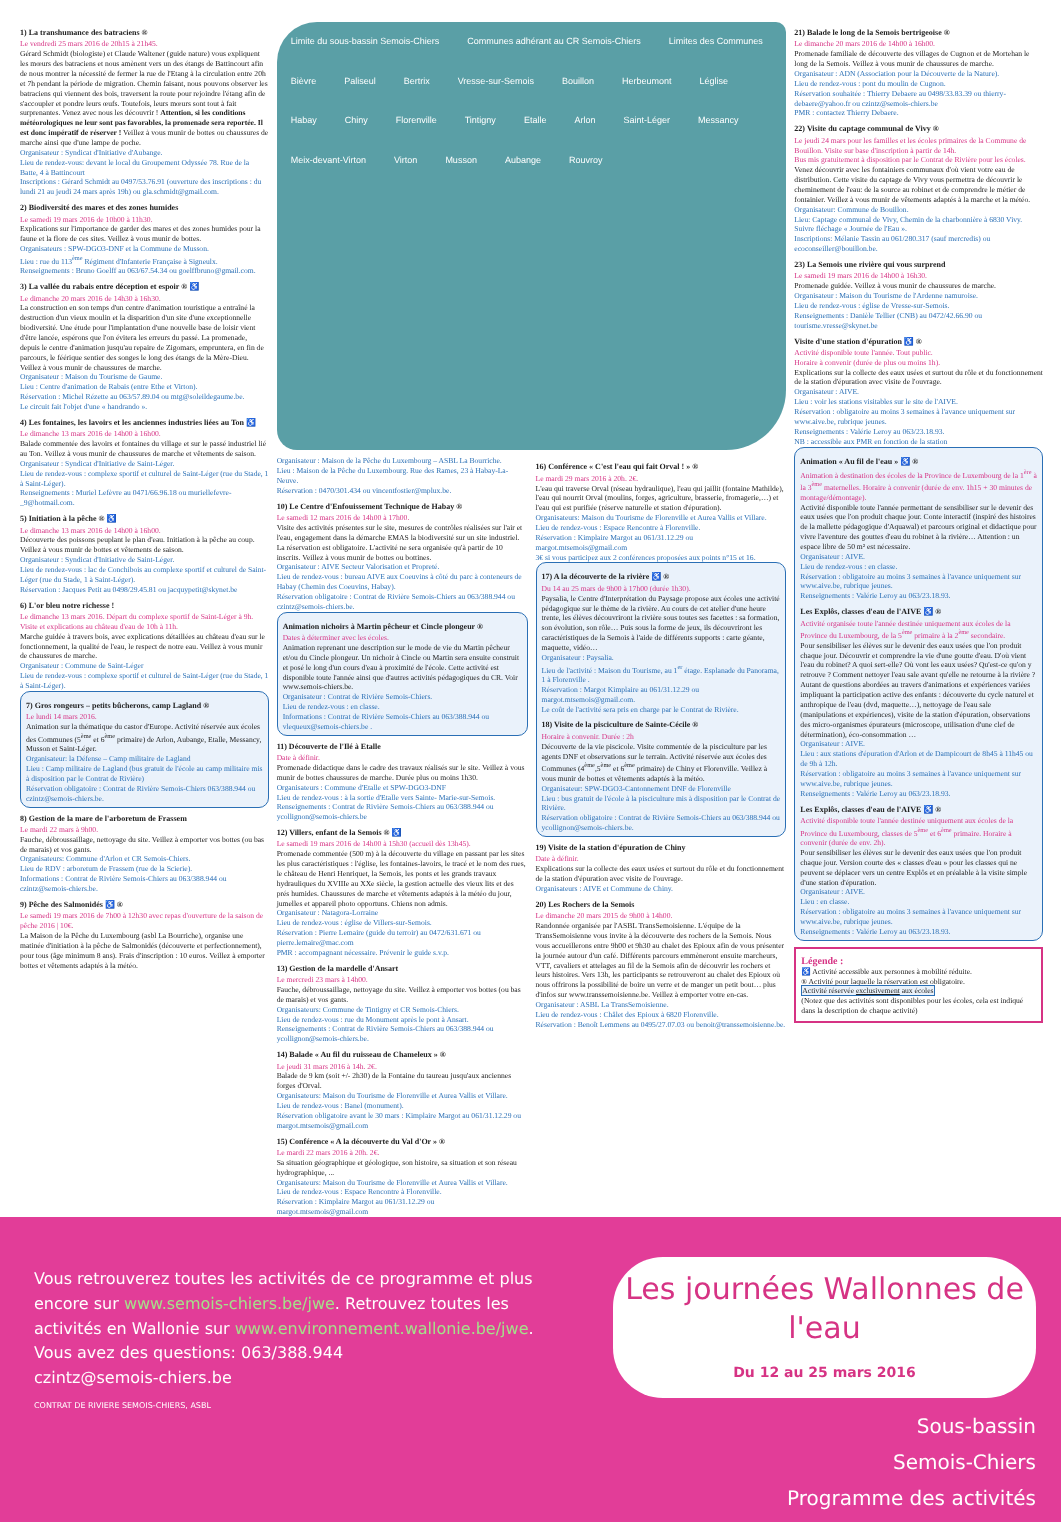1) La transhumance des batraciens ®
Le vendredi 25 mars 2016 de 20h15 à 21h45.
Gérard Schmidt (biologiste) et Claude Waltener (guide nature) vous expliquent les mœurs des batraciens et nous amènent vers un des étangs de Battincourt afin de nous montrer la nécessité de fermer la rue de l'Etang à la circulation entre 20h et 7h pendant la période de migration. Chemin faisant, nous pouvons observer les batraciens qui viennent des bois, traversent la route pour rejoindre l'étang afin de s'accoupler et pondre leurs œufs. Toutefois, leurs mœurs sont tout à fait surprenantes. Venez avec nous les découvrir ! Attention, si les conditions météorologiques ne leur sont pas favorables, la promenade sera reportée. Il est donc impératif de réserver ! Veillez à vous munir de bottes ou chaussures de marche ainsi que d'une lampe de poche.
Organisateur : Syndicat d'Initiative d'Aubange.
Lieu de rendez-vous: devant le local du Groupement Odyssée 78. Rue de la Batte, 4 à Battincourt
Inscriptions : Gérard Schmidt au 0497/53.76.91 (ouverture des inscriptions : du lundi 21 au jeudi 24 mars après 19h) ou gla.schmidt@gmail.com.
2) Biodiversité des mares et des zones humides
Le samedi 19 mars 2016 de 10h00 à 11h30.
Explications sur l'importance de garder des mares et des zones humides pour la faune et la flore de ces sites. Veillez à vous munir de bottes.
Organisateurs : SPW-DGO3-DNF et la Commune de Musson.
Lieu : rue du 113<sup>ème</sup> Régiment d'Infanterie Française à Signeulx.
Renseignements : Bruno Goelff au 063/67.54.34 ou goelffbruno@gmail.com.
3) La vallée du rabais entre déception et espoir ® ♿
Le dimanche 20 mars 2016 de 14h30 à 16h30.
La construction en son temps d'un centre d'animation touristique a entraîné la destruction d'un vieux moulin et la disparition d'un site d'une exceptionnelle biodiversité. Une étude pour l'implantation d'une nouvelle base de loisir vient d'être lancée, espérons que l'on évitera les erreurs du passé. La promenade, depuis le centre d'animation jusqu'au repaire de Zigomars, empruntera, en fin de parcours, le féérique sentier des songes le long des étangs de la Mère-Dieu. Veillez à vous munir de chaussures de marche.
Organisateur : Maison du Tourisme de Gaume.
Lieu : Centre d'animation de Rabais (entre Ethe et Virton).
Réservation : Michel Rézette au 063/57.89.04 ou mtg@soleildegaume.be.
Le circuit fait l'objet d'une « handrando ».
4) Les fontaines, les lavoirs et les anciennes industries liées au Ton ♿
Le dimanche 13 mars 2016 de 14h00 à 16h00.
Balade commentée des lavoirs et fontaines du village et sur le passé industriel lié au Ton. Veillez à vous munir de chaussures de marche et vêtements de saison.
Organisateur : Syndicat d'Initiative de Saint-Léger.
Lieu de rendez-vous : complexe sportif et culturel de Saint-Léger (rue du Stade, 1 à Saint-Léger).
Renseignements : Muriel Lefèvre au 0471/66.96.18 ou muriellefevre-_9@hotmail.com.
5) Initiation à la pêche ® ♿
Le dimanche 13 mars 2016 de 14h00 à 16h00.
Découverte des poissons peuplant le plan d'eau. Initiation à la pêche au coup. Veillez à vous munir de bottes et vêtements de saison.
Organisateur : Syndicat d'Initiative de Saint-Léger.
Lieu de rendez-vous : lac de Conchibois au complexe sportif et culturel de Saint-Léger (rue du Stade, 1 à Saint-Léger).
Réservation : Jacques Petit au 0498/29.45.81 ou jacquypetit@skynet.be
6) L'or bleu notre richesse !
Le dimanche 13 mars 2016. Départ du complexe sportif de Saint-Léger à 9h. Visite et explications au château d'eau de 10h à 11h.
Marche guidée à travers bois, avec explications détaillées au château d'eau sur le fonctionnement, la qualité de l'eau, le respect de notre eau. Veillez à vous munir de chaussures de marche.
Organisateur : Commune de Saint-Léger
Lieu de rendez-vous : complexe sportif et culturel de Saint-Léger (rue du Stade, 1 à Saint-Léger).
7) Gros rongeurs – petits bûcherons, camp Lagland ®
Le lundi 14 mars 2016.
Animation sur la thématique du castor d'Europe. Activité réservée aux écoles des Communes (5<sup>ème</sup> et 6<sup>ème</sup> primaire) de Arlon, Aubange, Etalle, Messancy, Musson et Saint-Léger.
Organisateur: la Défense – Camp militaire de Lagland
Lieu : Camp militaire de Lagland (bus gratuit de l'école au camp militaire mis à disposition par le Contrat de Rivière)
Réservation obligatoire : Contrat de Rivière Semois-Chiers 063/388.944 ou czintz@semois-chiers.be.
8) Gestion de la mare de l'arboretum de Frassem
Le mardi 22 mars à 9h00.
Fauche, débroussaillage, nettoyage du site. Veillez à emporter vos bottes (ou bas de marais) et vos gants.
Organisateurs: Commune d'Arlon et CR Semois-Chiers.
Lieu de RDV : arboretum de Frassem (rue de la Scierie).
Informations : Contrat de Rivière Semois-Chiers au 063/388.944 ou czintz@semois-chiers.be.
9) Pêche des Salmonidés ♿ ®
Le samedi 19 mars 2016 de 7h00 à 12h30 avec repas d'ouverture de la saison de pêche 2016 | 10€.
La Maison de la Pêche du Luxembourg (asbl La Bourriche), organise une matinée d'initiation à la pêche de Salmonidés (découverte et perfectionnement), pour tous (âge minimum 8 ans). Frais d'inscription : 10 euros. Veillez à emporter bottes et vêtements adaptés à la météo.
Limite du sous-bassin Semois-Chiers Communes adhérant au CR Semois-Chiers Limites des Communes
Bièvre Paliseul Bertrix Vresse-sur-Semois Bouillon Herbeumont Léglise Habay Chiny Florenville Tintigny Etalle Arlon Saint-Léger Messancy Meix-devant-Virton Virton Musson Aubange Rouvroy
Organisateur : Maison de la Pêche du Luxembourg – ASBL La Bourriche.
Lieu : Maison de la Pêche du Luxembourg. Rue des Rames, 23 à Habay-La-Neuve.
Réservation : 0470/301.434 ou vincentfostier@mplux.be.
10) Le Centre d'Enfouissement Technique de Habay ®
Le samedi 12 mars 2016 de 14h00 à 17h00.
Visite des activités présentes sur le site, mesures de contrôles réalisées sur l'air et l'eau, engagement dans la démarche EMAS la biodiversité sur un site industriel. La réservation est obligatoire. L'activité ne sera organisée qu'à partir de 10 inscrits. Veillez à vous munir de bottes ou bottines.
Organisateur : AIVE Secteur Valorisation et Propreté.
Lieu de rendez-vous : bureau AIVE aux Coeuvins à côté du parc à conteneurs de Habay (Chemin des Coeuvins, Habay).
Réservation obligatoire : Contrat de Rivière Semois-Chiers au 063/388.944 ou czintz@semois-chiers.be.
Animation nichoirs à Martin pêcheur et Cincle plongeur ®
Dates à déterminer avec les écoles.
Animation reprenant une description sur le mode de vie du Martin pêcheur et/ou du Cincle plongeur. Un nichoir à Cincle ou Martin sera ensuite construit et posé le long d'un cours d'eau à proximité de l'école. Cette activité est disponible toute l'année ainsi que d'autres activités pédagogiques du CR. Voir www.semois-chiers.be.
Organisateur : Contrat de Rivière Semois-Chiers.
Lieu de rendez-vous : en classe.
Informations : Contrat de Rivière Semois-Chiers au 063/388.944 ou vlequeux@semois-chiers.be .
11) Découverte de l'Ilé à Etalle
Date à définir.
Promenade didactique dans le cadre des travaux réalisés sur le site. Veillez à vous munir de bottes chaussures de marche. Durée plus ou moins 1h30.
Organisateurs : Commune d'Etalle et SPW-DGO3-DNF
Lieu de rendez-vous : à la sortie d'Etalle vers Sainte- Marie-sur-Semois.
Renseignements : Contrat de Rivière Semois-Chiers au 063/388.944 ou ycollignon@semois-chiers.be
12) Villers, enfant de la Semois ® ♿
Le samedi 19 mars 2016 de 14h00 à 15h30 (accueil dès 13h45).
Promenade commentée (500 m) à la découverte du village en passant par les sites les plus caractéristiques : l'église, les fontaines-lavoirs, le tracé et le nom des rues, le château de Henri Henriquet, la Semois, les ponts et les grands travaux hydrauliques du XVIIIe au XXe siècle, la gestion actuelle des vieux lits et des prés humides. Chaussures de marche et vêtements adaptés à la météo du jour, jumelles et appareil photo opportuns. Chiens non admis.
Organisateur : Natagora-Lorraine
Lieu de rendez-vous : église de Villers-sur-Semois.
Réservation : Pierre Lemaire (guide du terroir) au 0472/631.671 ou pierre.lemaire@mac.com
PMR : accompagnant nécessaire. Prévenir le guide s.v.p.
13) Gestion de la mardelle d'Ansart
Le mercredi 23 mars à 14h00.
Fauche, débroussaillage, nettoyage du site. Veillez à emporter vos bottes (ou bas de marais) et vos gants.
Organisateurs: Commune de Tintigny et CR Semois-Chiers.
Lieu de rendez-vous : rue du Monument après le pont à Ansart.
Renseignements : Contrat de Rivière Semois-Chiers au 063/388.944 ou ycollignon@semois-chiers.be.
14) Balade « Au fil du ruisseau de Chameleux » ®
Le jeudi 31 mars 2016 à 14h. 2€.
Balade de 9 km (soit +/- 2h30) de la Fontaine du taureau jusqu'aux anciennes forges d'Orval.
Organisateurs: Maison du Tourisme de Florenville et Aurea Vallis et Villare.
Lieu de rendez-vous : Banel (monument).
Réservation obligatoire avant le 30 mars : Kimplaire Margot au 061/31.12.29 ou margot.mtsemois@gmail.com
15) Conférence « A la découverte du Val d'Or » ®
Le mardi 22 mars 2016 à 20h. 2€.
Sa situation géographique et géologique, son histoire, sa situation et son réseau hydrographique, ...
Organisateurs: Maison du Tourisme de Florenville et Aurea Vallis et Villare.
Lieu de rendez-vous : Espace Rencontre à Florenville.
Réservation : Kimplaire Margot au 061/31.12.29 ou margot.mtsemois@gmail.com
16) Conférence « C'est l'eau qui fait Orval ! » ®
Le mardi 29 mars 2016 à 20h. 2€.
L'eau qui traverse Orval (réseau hydraulique), l'eau qui jaillit (fontaine Mathilde), l'eau qui nourrit Orval (moulins, forges, agriculture, brasserie, fromagerie,…) et l'eau qui est purifiée (réserve naturelle et station d'épuration).
Organisateurs: Maison du Tourisme de Florenville et Aurea Vallis et Villare.
Lieu de rendez-vous : Espace Rencontre à Florenville.
Réservation : Kimplaire Margot au 061/31.12.29 ou margot.mtsemois@gmail.com
3€ si vous participez aux 2 conférences proposées aux points n°15 et 16.
17) A la découverte de la rivière ♿ ®
Du 14 au 25 mars de 9h00 à 17h00 (durée 1h30).
Paysalia, le Centre d'Interprétation du Paysage propose aux écoles une activité pédagogique sur le thème de la rivière. Au cours de cet atelier d'une heure trente, les élèves découvriront la rivière sous toutes ses facettes : sa formation, son évolution, son rôle… Puis sous la forme de jeux, ils découvriront les caractéristiques de la Semois à l'aide de différents supports : carte géante, maquette, vidéo…
Organisateur : Paysalia.
Lieu de l'activité : Maison du Tourisme, au 1<sup>er</sup> étage. Esplanade du Panorama, 1 à Florenville .
Réservation : Margot Kimplaire au 061/31.12.29 ou margot.mtsemois@gmail.com.
Le coût de l'activité sera pris en charge par le Contrat de Rivière.
18) Visite de la pisciculture de Sainte-Cécile ®
Horaire à convenir. Durée : 2h
Découverte de la vie piscicole. Visite commentée de la pisciculture par les agents DNF et observations sur le terrain. Activité réservée aux écoles des Communes (4<sup>ème</sup>,5<sup>ème</sup> et 6<sup>ème</sup> primaire) de Chiny et Florenville. Veillez à vous munir de bottes et vêtements adaptés à la météo.
Organisateur: SPW-DGO3-Cantonnement DNF de Florenville
Lieu : bus gratuit de l'école à la pisciculture mis à disposition par le Contrat de Rivière.
Réservation obligatoire : Contrat de Rivière Semois-Chiers au 063/388.944 ou ycollignon@semois-chiers.be.
19) Visite de la station d'épuration de Chiny
Date à définir.
Explications sur la collecte des eaux usées et surtout du rôle et du fonctionnement de la station d'épuration avec visite de l'ouvrage.
Organisateurs : AIVE et Commune de Chiny.
20) Les Rochers de la Semois
Le dimanche 20 mars 2015 de 9h00 à 14h00.
Randonnée organisée par l'ASBL TransSemoisienne. L'équipe de la TransSemoisienne vous invite à la découverte des rochers de la Semois. Nous vous accueillerons entre 9h00 et 9h30 au chalet des Epioux afin de vous présenter la journée autour d'un café. Différents parcours emmèneront ensuite marcheurs, VTT, cavaliers et attelages au fil de la Semois afin de découvrir les rochers et leurs histoires. Vers 13h, les participants se retrouveront au chalet des Epioux où nous offrirons la possibilité de boire un verre et de manger un petit bout… plus d'infos sur www.transsemoisienne.be. Veillez à emporter votre en-cas.
Organisateur : ASBL La TransSemoisienne.
Lieu de rendez-vous : Châlet des Epioux à 6820 Florenville.
Réservation : Benoît Lemmens au 0495/27.07.03 ou benoit@transsemoisienne.be.
21) Balade le long de la Semois bertrigeoise ®
Le dimanche 20 mars 2016 de 14h00 à 16h00.
Promenade familiale de découverte des villages de Cugnon et de Mortehan le long de la Semois. Veillez à vous munir de chaussures de marche.
Organisateur : ADN (Association pour la Découverte de la Nature).
Lieu de rendez-vous : pont du moulin de Cugnon.
Réservation souhaitée : Thierry Debaere au 0498/33.83.39 ou thierry-debaere@yahoo.fr ou czintz@semois-chiers.be
PMR : contactez Thierry Debaere.
22) Visite du captage communal de Vivy ®
Le jeudi 24 mars pour les familles et les écoles primaires de la Commune de Bouillon. Visite sur base d'inscription à partir de 14h.
Bus mis gratuitement à disposition par le Contrat de Rivière pour les écoles.
Venez découvrir avec les fontainiers communaux d'où vient votre eau de distribution. Cette visite du captage de Vivy vous permettra de découvrir le cheminement de l'eau: de la source au robinet et de comprendre le métier de fontainier. Veillez à vous munir de vêtements adaptés à la marche et la météo.
Organisateur: Commune de Bouillon.
Lieu: Captage communal de Vivy, Chemin de la charbonnière à 6830 Vivy. Suivre fléchage « Journée de l'Eau ».
Inscriptions: Mélanie Tassin au 061/280.317 (sauf mercredis) ou ecoconseiller@bouillon.be.
23) La Semois une rivière qui vous surprend
Le samedi 19 mars 2016 de 14h00 à 16h30.
Promenade guidée. Veillez à vous munir de chaussures de marche.
Organisateur : Maison du Tourisme de l'Ardenne namuroise.
Lieu de rendez-vous : église de Vresse-sur-Semois.
Renseignements : Danièle Tellier (CNB) au 0472/42.66.90 ou tourisme.vresse@skynet.be
Visite d'une station d'épuration ♿ ®
Activité disponible toute l'année. Tout public.
Horaire à convenir (durée de plus ou moins 1h).
Explications sur la collecte des eaux usées et surtout du rôle et du fonctionnement de la station d'épuration avec visite de l'ouvrage.
Organisateur : AIVE.
Lieu : voir les stations visitables sur le site de l'AIVE.
Réservation : obligatoire au moins 3 semaines à l'avance uniquement sur www.aive.be, rubrique jeunes.
Renseignements : Valérie Leroy au 063/23.18.93.
NB : accessible aux PMR en fonction de la station
Animation « Au fil de l'eau » ♿ ®
Animation à destination des écoles de la Province de Luxembourg de la 1<sup>ère</sup> à la 3<sup>ème</sup> maternelles. Horaire à convenir (durée de env. 1h15 + 30 minutes de montage/démontage).
Activité disponible toute l'année permettant de sensibiliser sur le devenir des eaux usées que l'on produit chaque jour. Conte interactif (inspiré des histoires de la mallette pédagogique d'Aquawal) et parcours original et didactique pour vivre l'aventure des gouttes d'eau du robinet à la rivière… Attention : un espace libre de 50 m² est nécessaire.
Organisateur : AIVE.
Lieu de rendez-vous : en classe.
Réservation : obligatoire au moins 3 semaines à l'avance uniquement sur www.aive.be, rubrique jeunes.
Renseignements : Valérie Leroy au 063/23.18.93.
Les Explôs, classes d'eau de l'AIVE ♿ ®
Activité organisée toute l'année destinée uniquement aux écoles de la Province du Luxembourg, de la 5<sup>ème</sup> primaire à la 2<sup>ème</sup> secondaire.
Pour sensibiliser les élèves sur le devenir des eaux usées que l'on produit chaque jour. Découvrir et comprendre la vie d'une goutte d'eau. D'où vient l'eau du robinet? A quoi sert-elle? Où vont les eaux usées? Qu'est-ce qu'on y retrouve ? Comment nettoyer l'eau sale avant qu'elle ne retourne à la rivière ? Autant de questions abordées au travers d'animations et expériences variées impliquant la participation active des enfants : découverte du cycle naturel et anthropique de l'eau (dvd, maquette…), nettoyage de l'eau sale (manipulations et expériences), visite de la station d'épuration, observations des micro-organismes épurateurs (microscope, utilisation d'une clef de détermination), éco-consommation …
Organisateur : AIVE.
Lieu : aux stations d'épuration d'Arlon et de Dampicourt de 8h45 à 11h45 ou de 9h à 12h.
Réservation : obligatoire au moins 3 semaines à l'avance uniquement sur www.aive.be, rubrique jeunes.
Renseignements : Valérie Leroy au 063/23.18.93.
Les Explôs, classes d'eau de l'AIVE ♿ ®
Activité disponible toute l'année destinée uniquement aux écoles de la Province du Luxembourg, classes de 5<sup>ème</sup> et 6<sup>ème</sup> primaire. Horaire à convenir (durée de env. 2h).
Pour sensibiliser les élèves sur le devenir des eaux usées que l'on produit chaque jour. Version courte des « classes d'eau » pour les classes qui ne peuvent se déplacer vers un centre Explôs et en préalable à la visite simple d'une station d'épuration.
Organisateur : AIVE.
Lieu : en classe.
Réservation : obligatoire au moins 3 semaines à l'avance uniquement sur www.aive.be, rubrique jeunes.
Renseignements : Valérie Leroy au 063/23.18.93.
Légende :
♿ Activité accessible aux personnes à mobilité réduite.
® Activité pour laquelle la réservation est obligatoire.
Activité réservée exclusivement aux écoles
(Notez que des activités sont disponibles pour les écoles, cela est indiqué dans la description de chaque activité)
Vous retrouverez toutes les activités de ce programme et plus encore sur www.semois-chiers.be/jwe. Retrouvez toutes les activités en Wallonie sur www.environnement.wallonie.be/jwe.
Vous avez des questions: 063/388.944
czintz@semois-chiers.be
CONTRAT DE RIVIERE SEMOIS-CHIERS, ASBL
Les journées Wallonnes de l'eau
Du 12 au 25 mars 2016
Sous-bassin
Semois-Chiers
Programme des activités